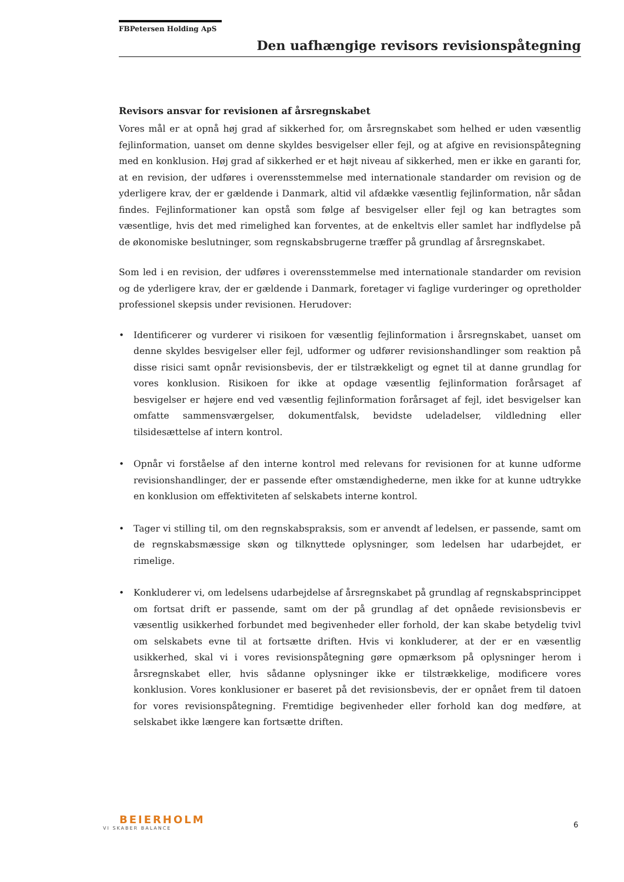FBPetersen Holding ApS
Den uafhængige revisors revisionspåtegning
Revisors ansvar for revisionen af årsregnskabet
Vores mål er at opnå høj grad af sikkerhed for, om årsregnskabet som helhed er uden væsentlig fejlinformation, uanset om denne skyldes besvigelser eller fejl, og at afgive en revisionspåtegning med en konklusion. Høj grad af sikkerhed er et højt niveau af sikkerhed, men er ikke en garanti for, at en revision, der udføres i overensstemmelse med internationale standarder om revision og de yderligere krav, der er gældende i Danmark, altid vil afdække væsentlig fejlinformation, når sådan findes. Fejlinformationer kan opstå som følge af besvigelser eller fejl og kan betragtes som væsentlige, hvis det med rimelighed kan forventes, at de enkeltvis eller samlet har indflydelse på de økonomiske beslutninger, som regnskabsbrugerne træffer på grundlag af årsregnskabet.
Som led i en revision, der udføres i overensstemmelse med internationale standarder om revision og de yderligere krav, der er gældende i Danmark, foretager vi faglige vurderinger og opretholder professionel skepsis under revisionen. Herudover:
• Identificerer og vurderer vi risikoen for væsentlig fejlinformation i årsregnskabet, uanset om denne skyldes besvigelser eller fejl, udformer og udfører revisionshandlinger som reaktion på disse risici samt opnår revisionsbevis, der er tilstrækkeligt og egnet til at danne grundlag for vores konklusion. Risikoen for ikke at opdage væsentlig fejlinformation forårsaget af besvigelser er højere end ved væsentlig fejlinformation forårsaget af fejl, idet besvigelser kan omfatte sammensværgelser, dokumentfalsk, bevidste udeladelser, vildledning eller tilsidesættelse af intern kontrol.
• Opnår vi forståelse af den interne kontrol med relevans for revisionen for at kunne udforme revisionshandlinger, der er passende efter omstændighederne, men ikke for at kunne udtrykke en konklusion om effektiviteten af selskabets interne kontrol.
• Tager vi stilling til, om den regnskabspraksis, som er anvendt af ledelsen, er passende, samt om de regnskabsmæssige skøn og tilknyttede oplysninger, som ledelsen har udarbejdet, er rimelige.
• Konkluderer vi, om ledelsens udarbejdelse af årsregnskabet på grundlag af regnskabsprincippet om fortsat drift er passende, samt om der på grundlag af det opnåede revisionsbevis er væsentlig usikkerhed forbundet med begivenheder eller forhold, der kan skabe betydelig tvivl om selskabets evne til at fortsætte driften. Hvis vi konkluderer, at der er en væsentlig usikkerhed, skal vi i vores revisionspåtegning gøre opmærksom på oplysninger herom i årsregnskabet eller, hvis sådanne oplysninger ikke er tilstrækkelige, modificere vores konklusion. Vores konklusioner er baseret på det revisionsbevis, der er opnået frem til datoen for vores revisionspåtegning. Fremtidige begivenheder eller forhold kan dog medføre, at selskabet ikke længere kan fortsætte driften.
BEIERHOLM
VI SKABER BALANCE
6